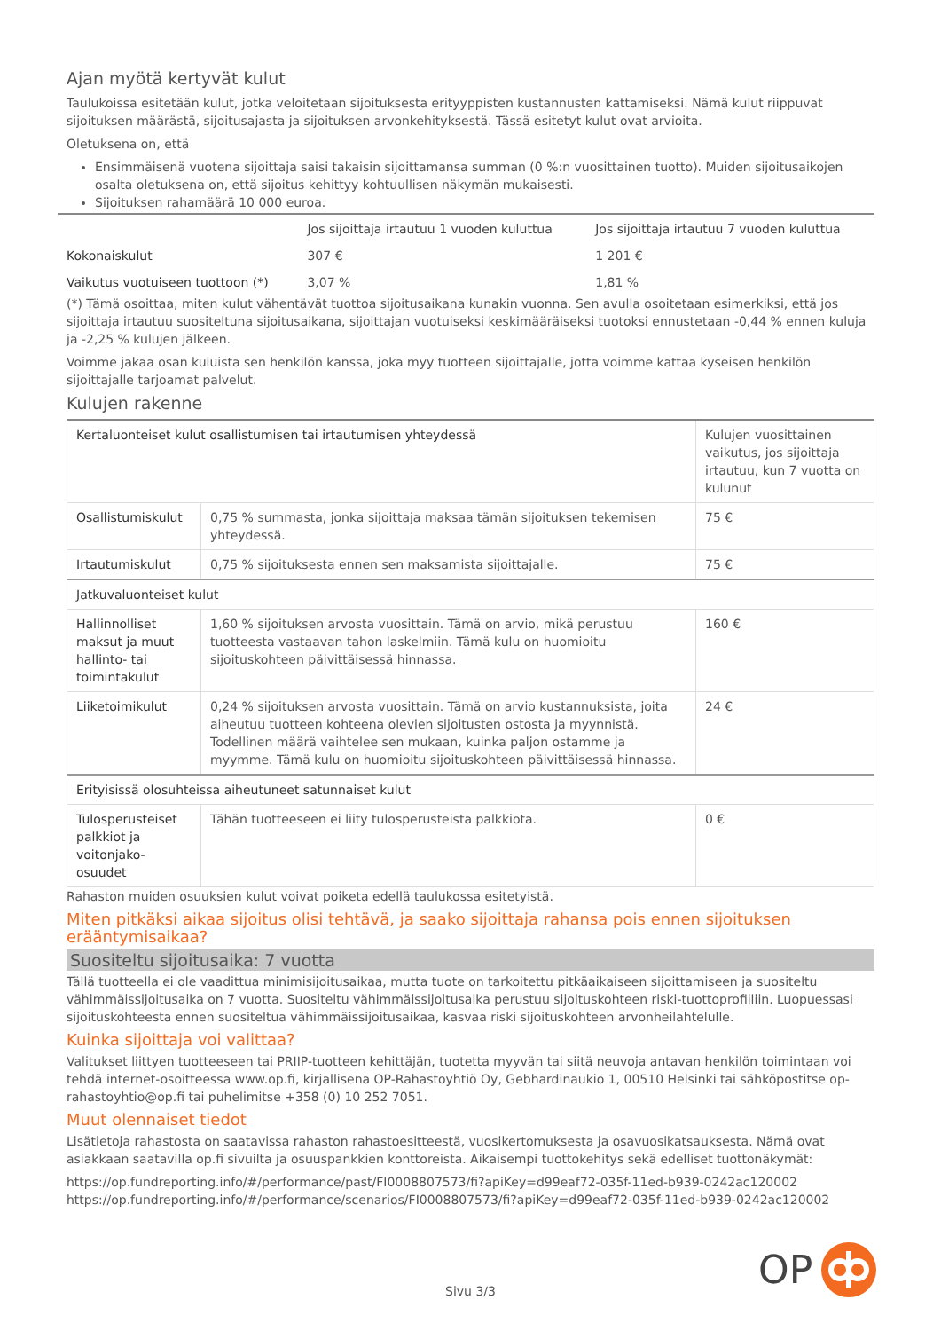Ajan myötä kertyvät kulut
Taulukoissa esitetään kulut, jotka veloitetaan sijoituksesta erityyppisten kustannusten kattamiseksi. Nämä kulut riippuvat sijoituksen määrästä, sijoitusajasta ja sijoituksen arvonkehityksestä. Tässä esitetyt kulut ovat arvioita.
Oletuksena on, että
Ensimmäisenä vuotena sijoittaja saisi takaisin sijoittamansa summan (0 %:n vuosittainen tuotto). Muiden sijoitusaikojen osalta oletuksena on, että sijoitus kehittyy kohtuullisen näkymän mukaisesti.
Sijoituksen rahamäärä 10 000 euroa.
| | Jos sijoittaja irtautuu 1 vuoden kuluttua | Jos sijoittaja irtautuu 7 vuoden kuluttua |
| --- | --- | --- |
| Kokonaiskulut | 307 € | 1 201 € |
| Vaikutus vuotuiseen tuottoon (*) | 3,07 % | 1,81 % |
(*) Tämä osoittaa, miten kulut vähentävät tuottoa sijoitusaikana kunakin vuonna. Sen avulla osoitetaan esimerkiksi, että jos sijoittaja irtautuu suositeltuna sijoitusaikana, sijoittajan vuotuiseksi keskimääräiseksi tuotoksi ennustetaan -0,44 % ennen kuluja ja -2,25 % kulujen jälkeen.
Voimme jakaa osan kuluista sen henkilön kanssa, joka myy tuotteen sijoittajalle, jotta voimme kattaa kyseisen henkilön sijoittajalle tarjoamat palvelut.
Kulujen rakenne
| Kertaluonteiset kulut osallistumisen tai irtautumisen yhteydessä | | Kulujen vuosittainen vaikutus, jos sijoittaja irtautuu, kun 7 vuotta on kulunut |
| Osallistumiskulut | 0,75 % summasta, jonka sijoittaja maksaa tämän sijoituksen tekemisen yhteydessä. | 75 € |
| Irtautumiskulut | 0,75 % sijoituksesta ennen sen maksamista sijoittajalle. | 75 € |
| Jatkuvaluonteiset kulut | | |
| Hallinnolliset maksut ja muut hallinto- tai toimintakulut | 1,60 % sijoituksen arvosta vuosittain. Tämä on arvio, mikä perustuu tuotteesta vastaavan tahon laskelmiin. Tämä kulu on huomioitu sijoituskohteen päivittäisessä hinnassa. | 160 € |
| Liiketoimikulut | 0,24 % sijoituksen arvosta vuosittain. Tämä on arvio kustannuksista, joita aiheutuu tuotteen kohteena olevien sijoitusten ostosta ja myynnistä. Todellinen määrä vaihtelee sen mukaan, kuinka paljon ostamme ja myymme. Tämä kulu on huomioitu sijoituskohteen päivittäisessä hinnassa. | 24 € |
| Erityisissä olosuhteissa aiheutuneet satunnaiset kulut | | |
| Tulosperusteiset palkkiot ja voitonjako-osuudet | Tähän tuotteeseen ei liity tulosperusteista palkkiota. | 0 € |
Rahaston muiden osuuksien kulut voivat poiketa edellä taulukossa esitetyistä.
Miten pitkäksi aikaa sijoitus olisi tehtävä, ja saako sijoittaja rahansa pois ennen sijoituksen erääntymisaikaa?
Suositeltu sijoitusaika: 7 vuotta
Tällä tuotteella ei ole vaadittua minimisijoitusaikaa, mutta tuote on tarkoitettu pitkäaikaiseen sijoittamiseen ja suositeltu vähimmäissijoitusaika on 7 vuotta. Suositeltu vähimmäissijoitusaika perustuu sijoituskohteen riski-tuottoprofiiliin. Luopuessasi sijoituskohteesta ennen suositeltua vähimmäissijoitusaikaa, kasvaa riski sijoituskohteen arvonheilahtelulle.
Kuinka sijoittaja voi valittaa?
Valitukset liittyen tuotteeseen tai PRIIP-tuotteen kehittäjän, tuotetta myyvän tai siitä neuvoja antavan henkilön toimintaan voi tehdä internet-osoitteessa www.op.fi, kirjallisena OP-Rahastoyhtiö Oy, Gebhardinaukio 1, 00510 Helsinki tai sähköpostitse op-rahastoyhtio@op.fi tai puhelimitse +358 (0) 10 252 7051.
Muut olennaiset tiedot
Lisätietoja rahastosta on saatavissa rahaston rahastoesitteestä, vuosikertomuksesta ja osavuosikatsauksesta. Nämä ovat asiakkaan saatavilla op.fi sivuilta ja osuuspankkien konttoreista. Aikaisempi tuottokehitys sekä edelliset tuottonäkymät:
https://op.fundreporting.info/#/performance/past/FI0008807573/fi?apiKey=d99eaf72-035f-11ed-b939-0242ac120002
https://op.fundreporting.info/#/performance/scenarios/FI0008807573/fi?apiKey=d99eaf72-035f-11ed-b939-0242ac120002
Sivu 3/3
OP